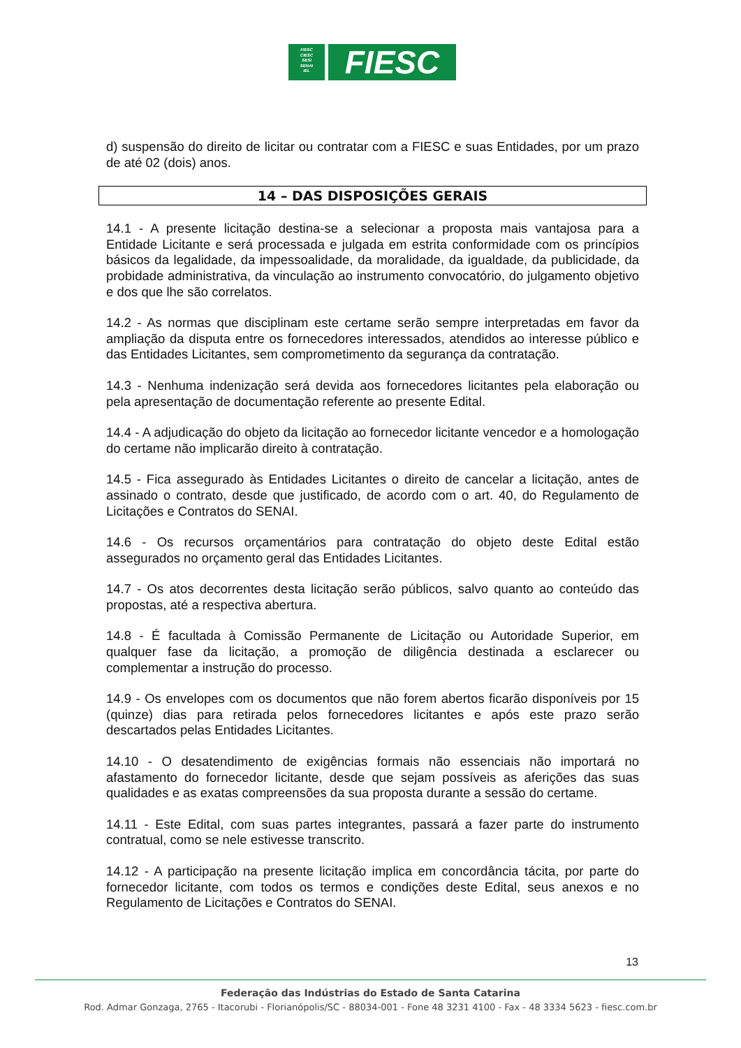FIESC
CIESC
SESI
SENAI
IEL
FIESC
d) suspensão do direito de licitar ou contratar com a FIESC e suas Entidades, por um prazo de até 02 (dois) anos.
14 – DAS DISPOSIÇÕES GERAIS
14.1 - A presente licitação destina-se a selecionar a proposta mais vantajosa para a Entidade Licitante e será processada e julgada em estrita conformidade com os princípios básicos da legalidade, da impessoalidade, da moralidade, da igualdade, da publicidade, da probidade administrativa, da vinculação ao instrumento convocatório, do julgamento objetivo e dos que lhe são correlatos.
14.2 - As normas que disciplinam este certame serão sempre interpretadas em favor da ampliação da disputa entre os fornecedores interessados, atendidos ao interesse público e das Entidades Licitantes, sem comprometimento da segurança da contratação.
14.3 - Nenhuma indenização será devida aos fornecedores licitantes pela elaboração ou pela apresentação de documentação referente ao presente Edital.
14.4 - A adjudicação do objeto da licitação ao fornecedor licitante vencedor e a homologação do certame não implicarão direito à contratação.
14.5 - Fica assegurado às Entidades Licitantes o direito de cancelar a licitação, antes de assinado o contrato, desde que justificado, de acordo com o art. 40, do Regulamento de Licitações e Contratos do SENAI.
14.6 - Os recursos orçamentários para contratação do objeto deste Edital estão assegurados no orçamento geral das Entidades Licitantes.
14.7 - Os atos decorrentes desta licitação serão públicos, salvo quanto ao conteúdo das propostas, até a respectiva abertura.
14.8 - É facultada à Comissão Permanente de Licitação ou Autoridade Superior, em qualquer fase da licitação, a promoção de diligência destinada a esclarecer ou complementar a instrução do processo.
14.9 - Os envelopes com os documentos que não forem abertos ficarão disponíveis por 15 (quinze) dias para retirada pelos fornecedores licitantes e após este prazo serão descartados pelas Entidades Licitantes.
14.10 - O desatendimento de exigências formais não essenciais não importará no afastamento do fornecedor licitante, desde que sejam possíveis as aferições das suas qualidades e as exatas compreensões da sua proposta durante a sessão do certame.
14.11 - Este Edital, com suas partes integrantes, passará a fazer parte do instrumento contratual, como se nele estivesse transcrito.
14.12 - A participação na presente licitação implica em concordância tácita, por parte do fornecedor licitante, com todos os termos e condições deste Edital, seus anexos e no Regulamento de Licitações e Contratos do SENAI.
13
Federação das Indústrias do Estado de Santa Catarina
Rod. Admar Gonzaga, 2765 - Itacorubi - Florianópolis/SC - 88034-001 - Fone 48 3231 4100 - Fax - 48 3334 5623 - fiesc.com.br